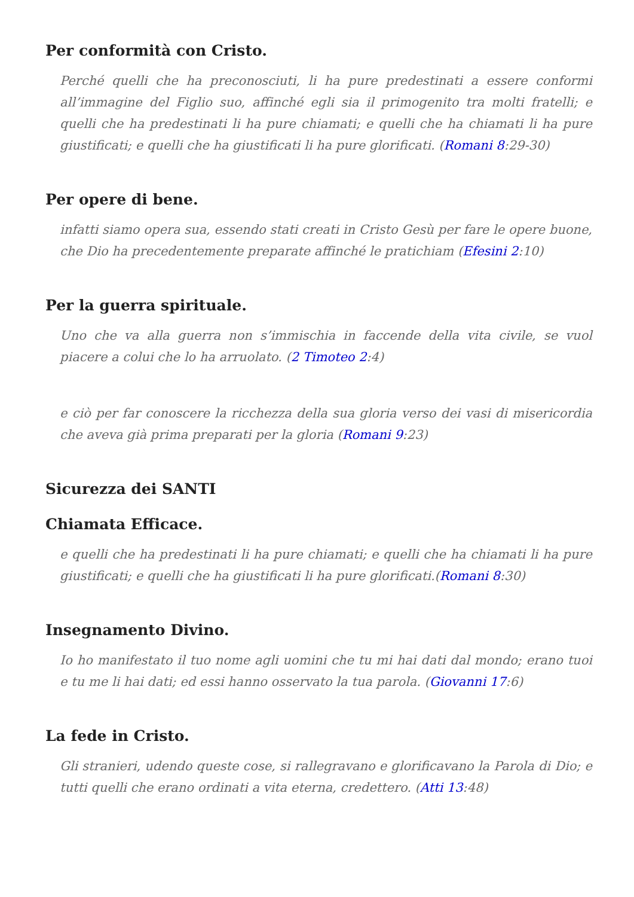Per conformità con Cristo.
Perché quelli che ha preconosciuti, li ha pure predestinati a essere conformi all’immagine del Figlio suo, affinché egli sia il primogenito tra molti fratelli; e quelli che ha predestinati li ha pure chiamati; e quelli che ha chiamati li ha pure giustificati; e quelli che ha giustificati li ha pure glorificati. (Romani 8:29-30)
Per opere di bene.
infatti siamo opera sua, essendo stati creati in Cristo Gesù per fare le opere buone, che Dio ha precedentemente preparate affinché le pratichiam (Efesini 2:10)
Per la guerra spirituale.
Uno che va alla guerra non s’immischia in faccende della vita civile, se vuol piacere a colui che lo ha arruolato. (2 Timoteo 2:4)
e ciò per far conoscere la ricchezza della sua gloria verso dei vasi di misericordia che aveva già prima preparati per la gloria (Romani 9:23)
Sicurezza dei SANTI
Chiamata Efficace.
e quelli che ha predestinati li ha pure chiamati; e quelli che ha chiamati li ha pure giustificati; e quelli che ha giustificati li ha pure glorificati.(Romani 8:30)
Insegnamento Divino.
Io ho manifestato il tuo nome agli uomini che tu mi hai dati dal mondo; erano tuoi e tu me li hai dati; ed essi hanno osservato la tua parola. (Giovanni 17:6)
La fede in Cristo.
Gli stranieri, udendo queste cose, si rallegravano e glorificavano la Parola di Dio; e tutti quelli che erano ordinati a vita eterna, credettero. (Atti 13:48)